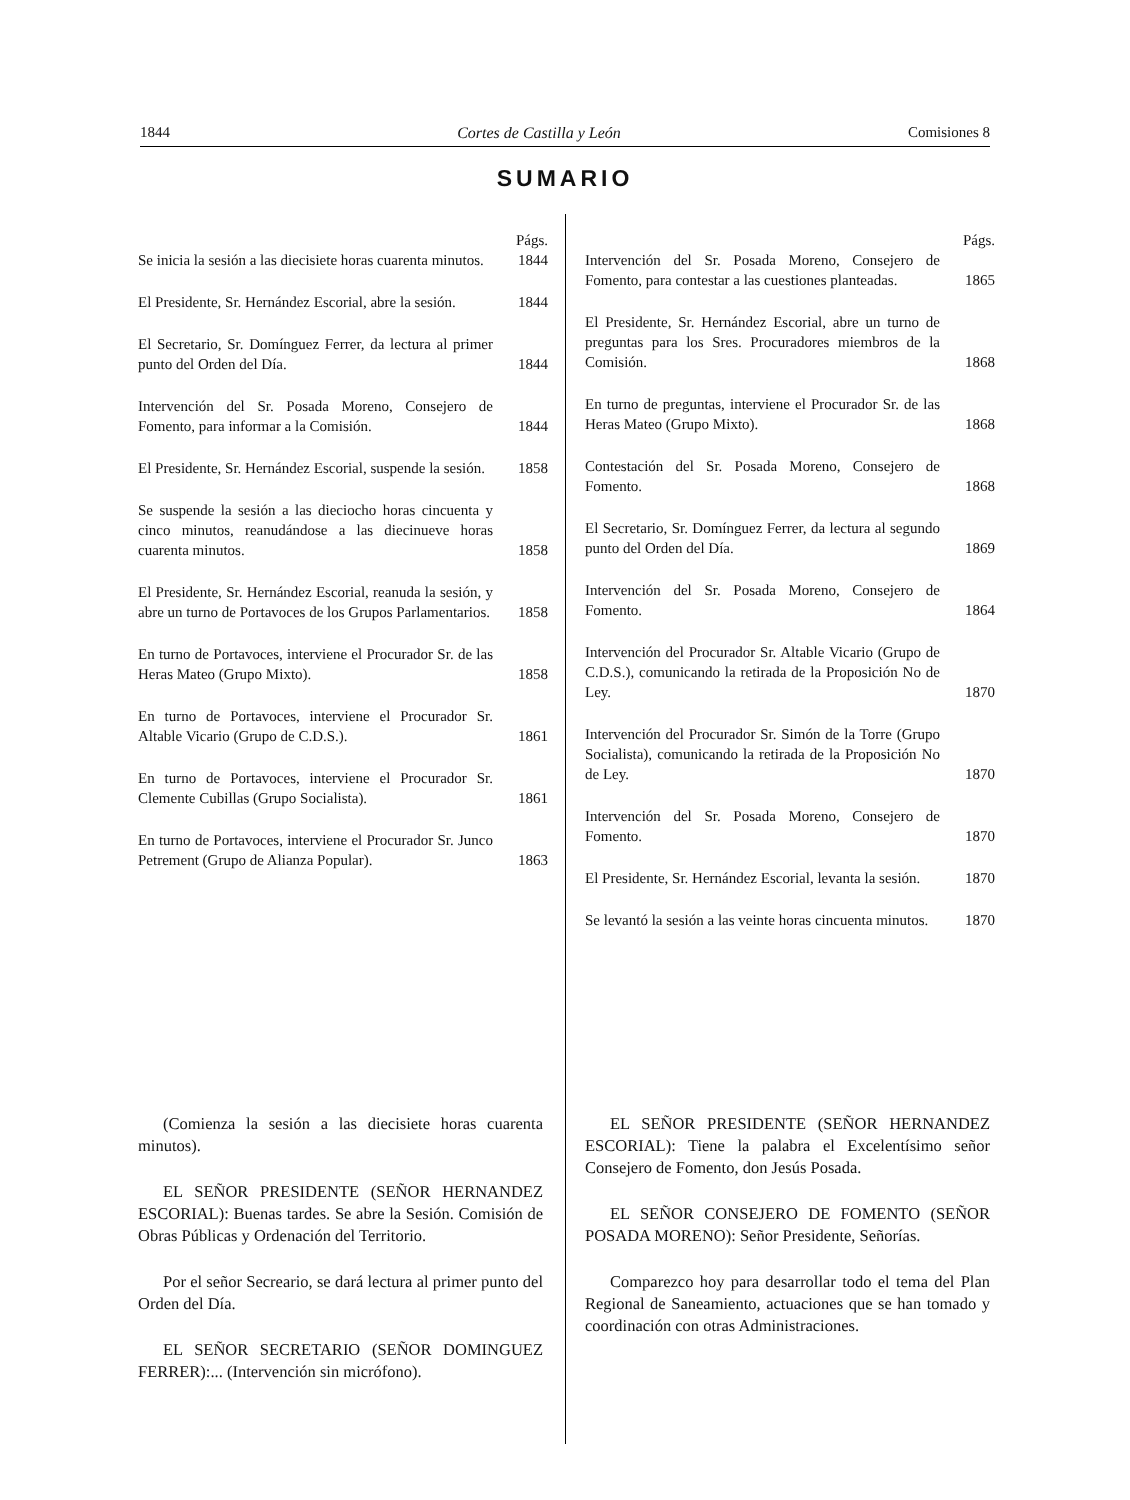1844 Cortes de Castilla y León Comisiones 8
SUMARIO
Págs.
Se inicia la sesión a las diecisiete horas cuarenta minutos. 1844
El Presidente, Sr. Hernández Escorial, abre la sesión. 1844
El Secretario, Sr. Domínguez Ferrer, da lectura al primer punto del Orden del Día. 1844
Intervención del Sr. Posada Moreno, Consejero de Fomento, para informar a la Comisión. 1844
El Presidente, Sr. Hernández Escorial, suspende la sesión. 1858
Se suspende la sesión a las dieciocho horas cincuenta y cinco minutos, reanudándose a las diecinueve horas cuarenta minutos. 1858
El Presidente, Sr. Hernández Escorial, reanuda la sesión, y abre un turno de Portavoces de los Grupos Parlamentarios. 1858
En turno de Portavoces, interviene el Procurador Sr. de las Heras Mateo (Grupo Mixto). 1858
En turno de Portavoces, interviene el Procurador Sr. Altable Vicario (Grupo de C.D.S.). 1861
En turno de Portavoces, interviene el Procurador Sr. Clemente Cubillas (Grupo Socialista). 1861
En turno de Portavoces, interviene el Procurador Sr. Junco Petrement (Grupo de Alianza Popular). 1863
Págs.
Intervención del Sr. Posada Moreno, Consejero de Fomento, para contestar a las cuestiones planteadas. 1865
El Presidente, Sr. Hernández Escorial, abre un turno de preguntas para los Sres. Procuradores miembros de la Comisión. 1868
En turno de preguntas, interviene el Procurador Sr. de las Heras Mateo (Grupo Mixto). 1868
Contestación del Sr. Posada Moreno, Consejero de Fomento. 1868
El Secretario, Sr. Domínguez Ferrer, da lectura al segundo punto del Orden del Día. 1869
Intervención del Sr. Posada Moreno, Consejero de Fomento. 1864
Intervención del Procurador Sr. Altable Vicario (Grupo de C.D.S.), comunicando la retirada de la Proposición No de Ley. 1870
Intervención del Procurador Sr. Simón de la Torre (Grupo Socialista), comunicando la retirada de la Proposición No de Ley. 1870
Intervención del Sr. Posada Moreno, Consejero de Fomento. 1870
El Presidente, Sr. Hernández Escorial, levanta la sesión. 1870
Se levantó la sesión a las veinte horas cincuenta minutos. 1870
(Comienza la sesión a las diecisiete horas cuarenta minutos).
EL SEÑOR PRESIDENTE (SEÑOR HERNANDEZ ESCORIAL): Buenas tardes. Se abre la Sesión. Comisión de Obras Públicas y Ordenación del Territorio.
Por el señor Secreario, se dará lectura al primer punto del Orden del Día.
EL SEÑOR SECRETARIO (SEÑOR DOMINGUEZ FERRER):... (Intervención sin micrófono).
EL SEÑOR PRESIDENTE (SEÑOR HERNANDEZ ESCORIAL): Tiene la palabra el Excelentísimo señor Consejero de Fomento, don Jesús Posada.
EL SEÑOR CONSEJERO DE FOMENTO (SEÑOR POSADA MORENO): Señor Presidente, Señorías.
Comparezco hoy para desarrollar todo el tema del Plan Regional de Saneamiento, actuaciones que se han tomado y coordinación con otras Administraciones.